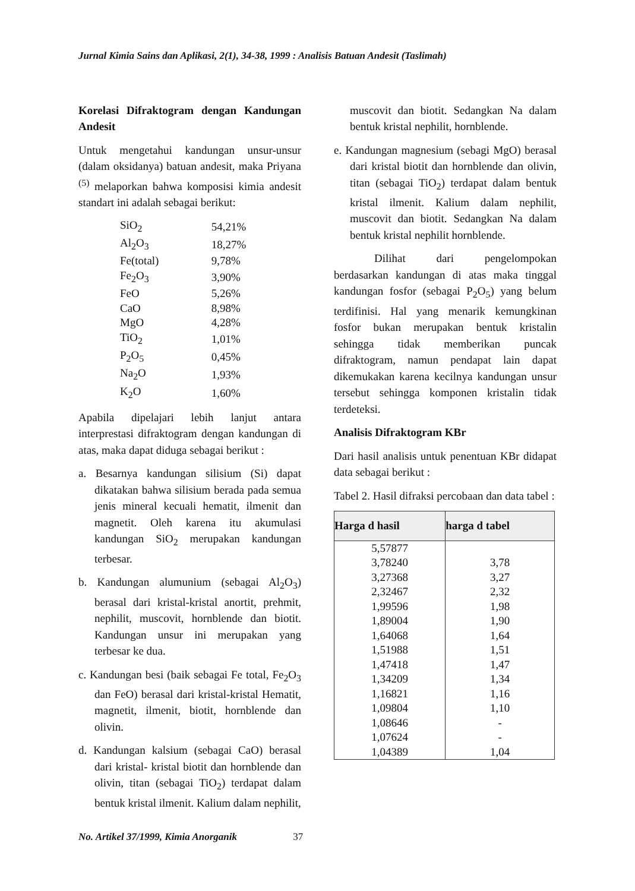Jurnal Kimia Sains dan Aplikasi, 2(1), 34-38, 1999 : Analisis Batuan Andesit (Taslimah)
Korelasi Difraktogram dengan Kandungan Andesit
Untuk mengetahui kandungan unsur-unsur (dalam oksidanya) batuan andesit, maka Priyana <sup>(5)</sup> melaporkan bahwa komposisi kimia andesit standart ini adalah sebagai berikut:
| SiO<sub>2</sub> | 54,21% |
| Al<sub>2</sub>O<sub>3</sub> | 18,27% |
| Fe(total) | 9,78% |
| Fe<sub>2</sub>O<sub>3</sub> | 3,90% |
| FeO | 5,26% |
| CaO | 8,98% |
| MgO | 4,28% |
| TiO<sub>2</sub> | 1,01% |
| P<sub>2</sub>O<sub>5</sub> | 0,45% |
| Na<sub>2</sub>O | 1,93% |
| K<sub>2</sub>O | 1,60% |
Apabila dipelajari lebih lanjut antara interprestasi difraktogram dengan kandungan di atas, maka dapat diduga sebagai berikut :
a. Besarnya kandungan silisium (Si) dapat dikatakan bahwa silisium berada pada semua jenis mineral kecuali hematit, ilmenit dan magnetit. Oleh karena itu akumulasi kandungan SiO<sub>2</sub> merupakan kandungan terbesar.
b. Kandungan alumunium (sebagai Al<sub>2</sub>O<sub>3</sub>) berasal dari kristal-kristal anortit, prehmit, nephilit, muscovit, hornblende dan biotit. Kandungan unsur ini merupakan yang terbesar ke dua.
c. Kandungan besi (baik sebagai Fe total, Fe<sub>2</sub>O<sub>3</sub> dan FeO) berasal dari kristal-kristal Hematit, magnetit, ilmenit, biotit, hornblende dan olivin.
d. Kandungan kalsium (sebagai CaO) berasal dari kristal- kristal biotit dan hornblende dan olivin, titan (sebagai TiO<sub>2</sub>) terdapat dalam bentuk kristal ilmenit. Kalium dalam nephilit,
muscovit dan biotit. Sedangkan Na dalam bentuk kristal nephilit, hornblende.
e. Kandungan magnesium (sebagi MgO) berasal dari kristal biotit dan hornblende dan olivin, titan (sebagai TiO<sub>2</sub>) terdapat dalam bentuk kristal ilmenit. Kalium dalam nephilit, muscovit dan biotit. Sedangkan Na dalam bentuk kristal nephilit hornblende.
Dilihat dari pengelompokan berdasarkan kandungan di atas maka tinggal kandungan fosfor (sebagai P<sub>2</sub>O<sub>5</sub>) yang belum terdifinisi. Hal yang menarik kemungkinan fosfor bukan merupakan bentuk kristalin sehingga tidak memberikan puncak difraktogram, namun pendapat lain dapat dikemukakan karena kecilnya kandungan unsur tersebut sehingga komponen kristalin tidak terdeteksi.
Analisis Difraktogram KBr
Dari hasil analisis untuk penentuan KBr didapat data sebagai berikut :
Tabel 2. Hasil difraksi percobaan dan data tabel :
| Harga d hasil | harga d tabel |
| --- | --- |
| 5,57877 | |
| 3,78240 | 3,78 |
| 3,27368 | 3,27 |
| 2,32467 | 2,32 |
| 1,99596 | 1,98 |
| 1,89004 | 1,90 |
| 1,64068 | 1,64 |
| 1,51988 | 1,51 |
| 1,47418 | 1,47 |
| 1,34209 | 1,34 |
| 1,16821 | 1,16 |
| 1,09804 | 1,10 |
| 1,08646 | - |
| 1,07624 | - |
| 1,04389 | 1,04 |
No. Artikel 37/1999, Kimia Anorganik 37